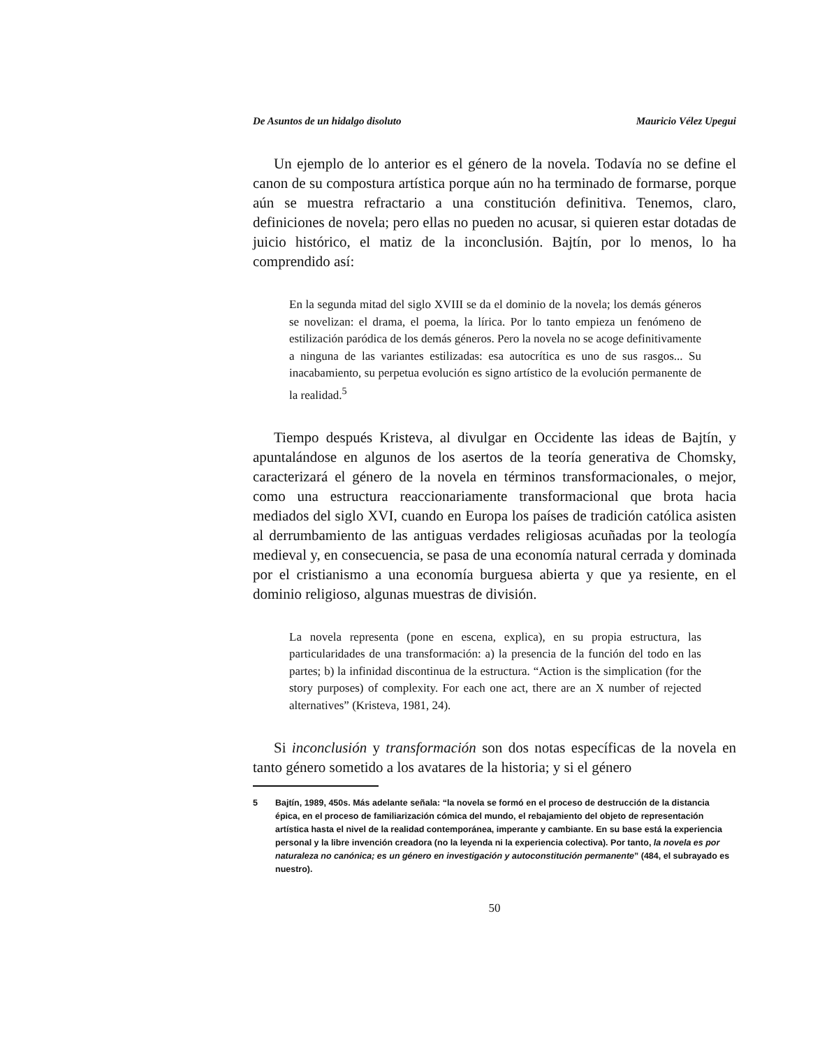De Asuntos de un hidalgo disoluto Mauricio Vélez Upegui
Un ejemplo de lo anterior es el género de la novela. Todavía no se define el canon de su compostura artística porque aún no ha terminado de formarse, porque aún se muestra refractario a una constitución definitiva. Tenemos, claro, definiciones de novela; pero ellas no pueden no acusar, si quieren estar dotadas de juicio histórico, el matiz de la inconclusión. Bajtín, por lo menos, lo ha comprendido así:
En la segunda mitad del siglo XVIII se da el dominio de la novela; los demás géneros se novelizan: el drama, el poema, la lírica. Por lo tanto empieza un fenómeno de estilización paródica de los demás géneros. Pero la novela no se acoge definitivamente a ninguna de las variantes estilizadas: esa autocrítica es uno de sus rasgos... Su inacabamiento, su perpetua evolución es signo artístico de la evolución permanente de la realidad.<sup>5</sup>
Tiempo después Kristeva, al divulgar en Occidente las ideas de Bajtín, y apuntalándose en algunos de los asertos de la teoría generativa de Chomsky, caracterizará el género de la novela en términos transformacionales, o mejor, como una estructura reaccionariamente transformacional que brota hacia mediados del siglo XVI, cuando en Europa los países de tradición católica asisten al derrumbamiento de las antiguas verdades religiosas acuñadas por la teología medieval y, en consecuencia, se pasa de una economía natural cerrada y dominada por el cristianismo a una economía burguesa abierta y que ya resiente, en el dominio religioso, algunas muestras de división.
La novela representa (pone en escena, explica), en su propia estructura, las particularidades de una transformación: a) la presencia de la función del todo en las partes; b) la infinidad discontinua de la estructura. “Action is the simplication (for the story purposes) of complexity. For each one act, there are an X number of rejected alternatives” (Kristeva, 1981, 24).
Si inconclusión y transformación son dos notas específicas de la novela en tanto género sometido a los avatares de la historia; y si el género
5 Bajtín, 1989, 450s. Más adelante señala: “la novela se formó en el proceso de destrucción de la distancia épica, en el proceso de familiarización cómica del mundo, el rebajamiento del objeto de representación artística hasta el nivel de la realidad contemporánea, imperante y cambiante. En su base está la experiencia personal y la libre invención creadora (no la leyenda ni la experiencia colectiva). Por tanto, la novela es por naturaleza no canónica; es un género en investigación y autoconstitución permanente” (484, el subrayado es nuestro).
50